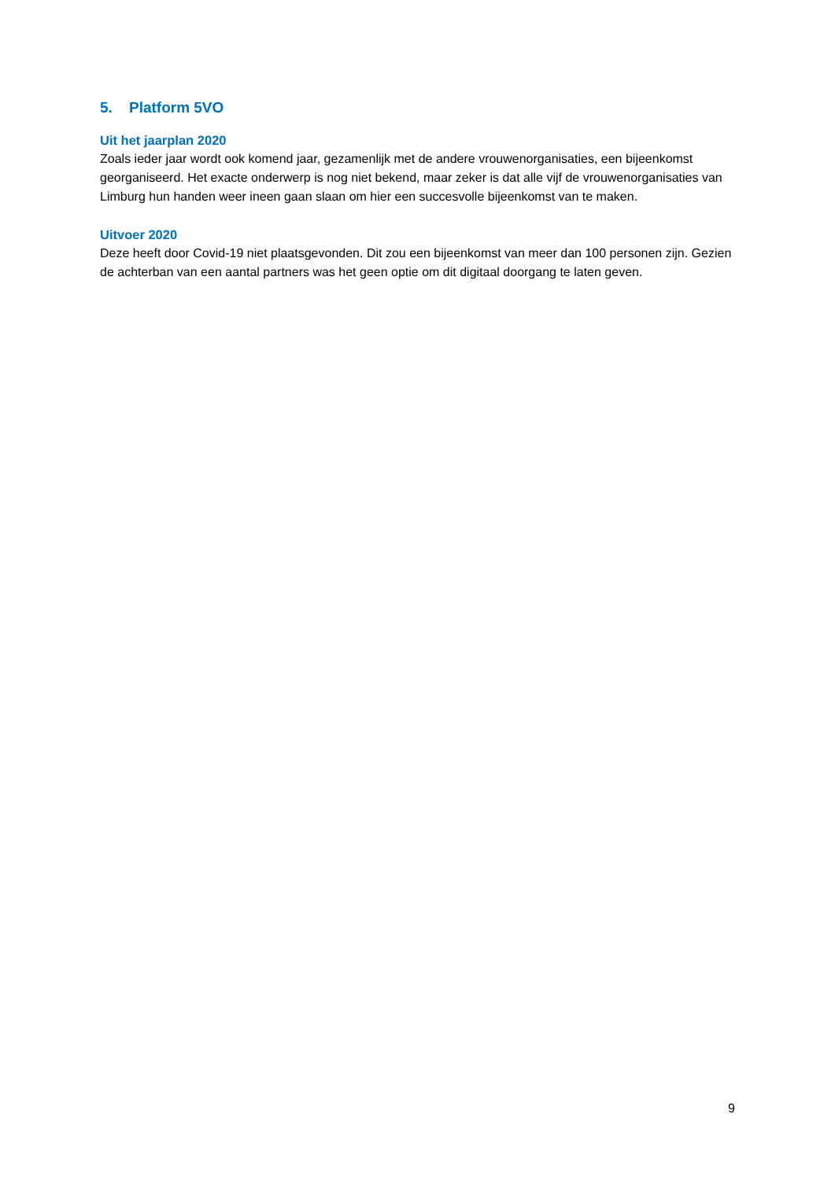5. Platform 5VO
Uit het jaarplan 2020
Zoals ieder jaar wordt ook komend jaar, gezamenlijk met de andere vrouwenorganisaties, een bijeenkomst georganiseerd. Het exacte onderwerp is nog niet bekend, maar zeker is dat alle vijf de vrouwenorganisaties van Limburg hun handen weer ineen gaan slaan om hier een succesvolle bijeenkomst van te maken.
Uitvoer 2020
Deze heeft door Covid-19 niet plaatsgevonden. Dit zou een bijeenkomst van meer dan 100 personen zijn. Gezien de achterban van een aantal partners was het geen optie om dit digitaal doorgang te laten geven.
9